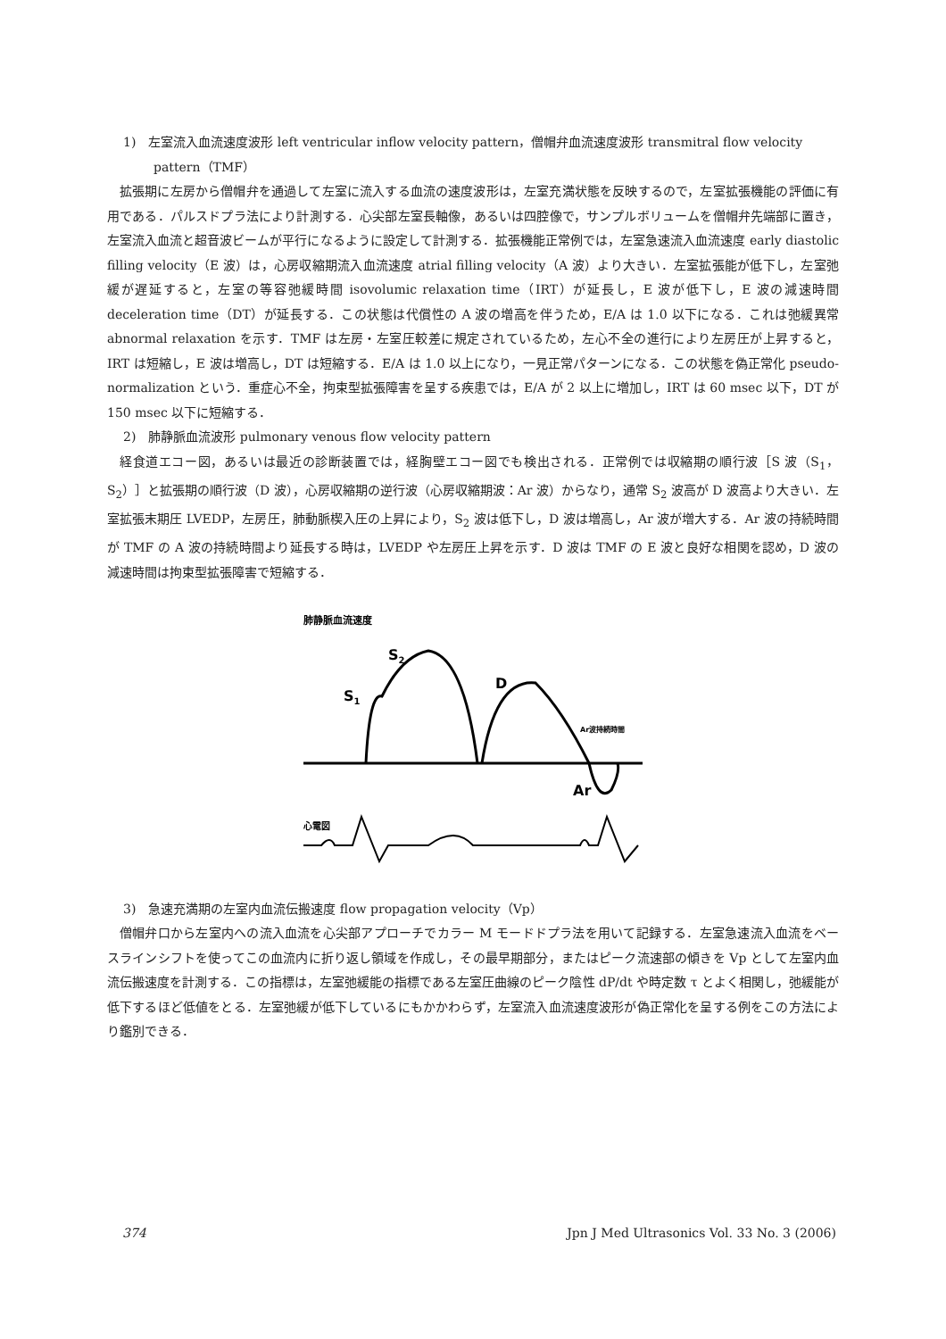1)　左室流入血流速度波形 left ventricular inflow velocity pattern，僧帽弁血流速度波形 transmitral flow velocity
pattern（TMF）
拡張期に左房から僧帽弁を通過して左室に流入する血流の速度波形は，左室充満状態を反映するので，左室拡張機能の評価に有用である．パルスドプラ法により計測する．心尖部左室長軸像，あるいは四腔像で，サンプルボリュームを僧帽弁先端部に置き，左室流入血流と超音波ビームが平行になるように設定して計測する．拡張機能正常例では，左室急速流入血流速度 early diastolic filling velocity（E 波）は，心房収縮期流入血流速度 atrial filling velocity（A 波）より大きい．左室拡張能が低下し，左室弛緩が遅延すると，左室の等容弛緩時間 isovolumic relaxation time（IRT）が延長し，E 波が低下し，E 波の減速時間 deceleration time（DT）が延長する．この状態は代償性の A 波の増高を伴うため，E/A は 1.0 以下になる．これは弛緩異常 abnormal relaxation を示す．TMF は左房・左室圧較差に規定されているため，左心不全の進行により左房圧が上昇すると，IRT は短縮し，E 波は増高し，DT は短縮する．E/A は 1.0 以上になり，一見正常パターンになる．この状態を偽正常化 pseudo-normalization という．重症心不全，拘束型拡張障害を呈する疾患では，E/A が 2 以上に増加し，IRT は 60 msec 以下，DT が 150 msec 以下に短縮する．
2)　肺静脈血流波形 pulmonary venous flow velocity pattern
経食道エコー図，あるいは最近の診断装置では，経胸壁エコー図でも検出される．正常例では収縮期の順行波［S 波（S<sub>1</sub>，S<sub>2</sub>）］と拡張期の順行波（D 波），心房収縮期の逆行波（心房収縮期波：Ar 波）からなり，通常 S<sub>2</sub> 波高が D 波高より大きい．左室拡張末期圧 LVEDP，左房圧，肺動脈楔入圧の上昇により，S<sub>2</sub> 波は低下し，D 波は増高し，Ar 波が増大する．Ar 波の持続時間が TMF の A 波の持続時間より延長する時は，LVEDP や左房圧上昇を示す．D 波は TMF の E 波と良好な相関を認め，D 波の減速時間は拘束型拡張障害で短縮する．
肺静脈血流速度
S2
S1
D
Ar波持続時間
Ar
心電図
3)　急速充満期の左室内血流伝搬速度 flow propagation velocity（Vp）
僧帽弁口から左室内への流入血流を心尖部アプローチでカラー M モードドプラ法を用いて記録する．左室急速流入血流をベースラインシフトを使ってこの血流内に折り返し領域を作成し，その最早期部分，またはピーク流速部の傾きを Vp として左室内血流伝搬速度を計測する．この指標は，左室弛緩能の指標である左室圧曲線のピーク陰性 dP/dt や時定数 τ とよく相関し，弛緩能が低下するほど低値をとる．左室弛緩が低下しているにもかかわらず，左室流入血流速度波形が偽正常化を呈する例をこの方法により鑑別できる．
374 Jpn J Med Ultrasonics Vol. 33 No. 3 (2006)